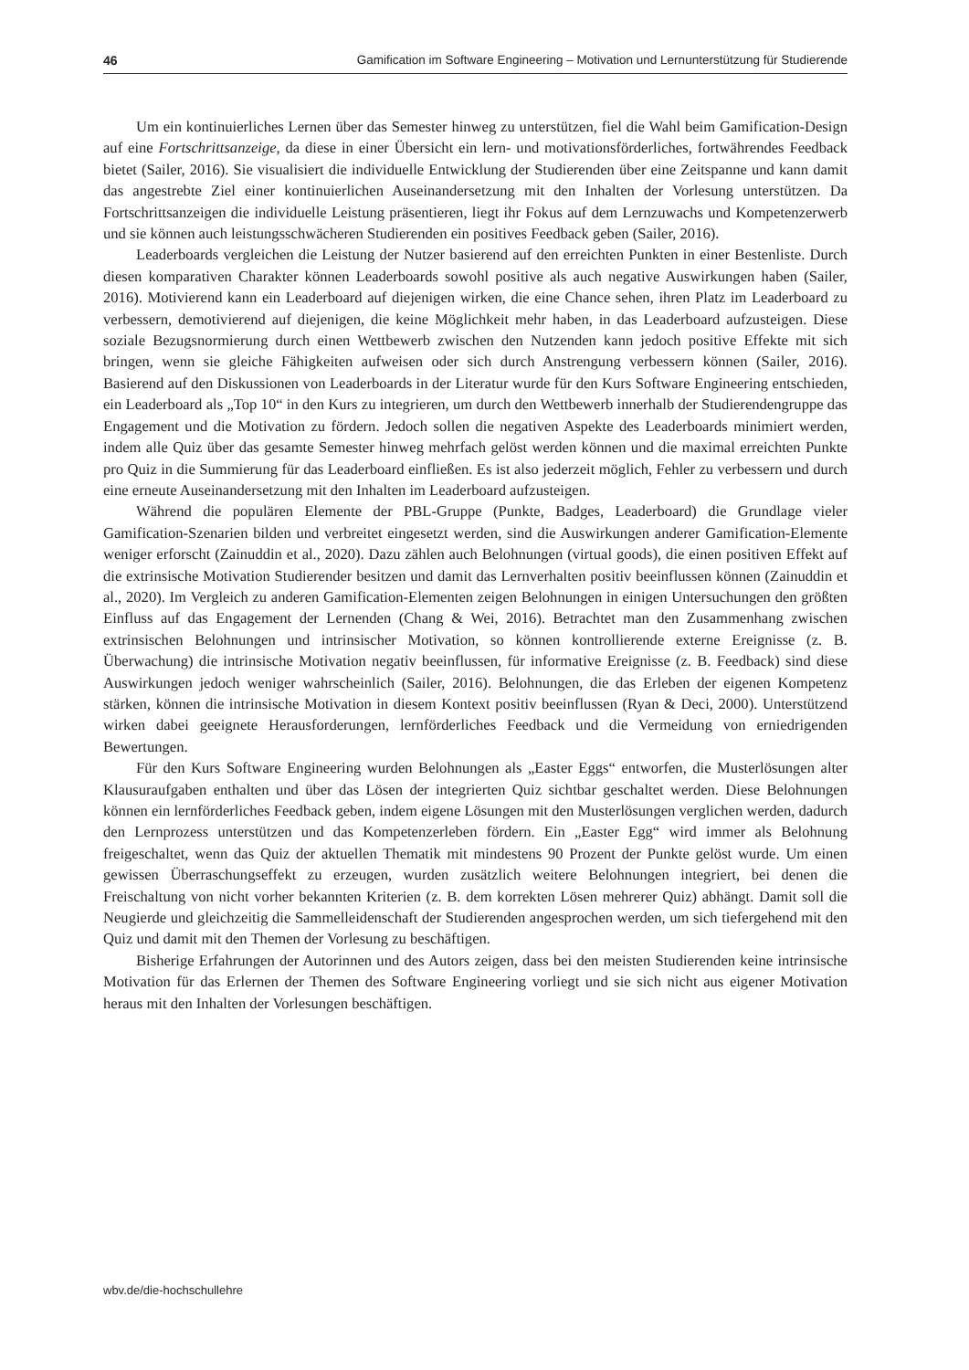46 Gamification im Software Engineering – Motivation und Lernunterstützung für Studierende
Um ein kontinuierliches Lernen über das Semester hinweg zu unterstützen, fiel die Wahl beim Gamification-Design auf eine Fortschrittsanzeige, da diese in einer Übersicht ein lern- und motivationsförderliches, fortwährendes Feedback bietet (Sailer, 2016). Sie visualisiert die individuelle Entwicklung der Studierenden über eine Zeitspanne und kann damit das angestrebte Ziel einer kontinuierlichen Auseinandersetzung mit den Inhalten der Vorlesung unterstützen. Da Fortschrittsanzeigen die individuelle Leistung präsentieren, liegt ihr Fokus auf dem Lernzuwachs und Kompetenzerwerb und sie können auch leistungsschwächeren Studierenden ein positives Feedback geben (Sailer, 2016).
Leaderboards vergleichen die Leistung der Nutzer basierend auf den erreichten Punkten in einer Bestenliste. Durch diesen komparativen Charakter können Leaderboards sowohl positive als auch negative Auswirkungen haben (Sailer, 2016). Motivierend kann ein Leaderboard auf diejenigen wirken, die eine Chance sehen, ihren Platz im Leaderboard zu verbessern, demotivierend auf diejenigen, die keine Möglichkeit mehr haben, in das Leaderboard aufzusteigen. Diese soziale Bezugsnormierung durch einen Wettbewerb zwischen den Nutzenden kann jedoch positive Effekte mit sich bringen, wenn sie gleiche Fähigkeiten aufweisen oder sich durch Anstrengung verbessern können (Sailer, 2016). Basierend auf den Diskussionen von Leaderboards in der Literatur wurde für den Kurs Software Engineering entschieden, ein Leaderboard als „Top 10“ in den Kurs zu integrieren, um durch den Wettbewerb innerhalb der Studierendengruppe das Engagement und die Motivation zu fördern. Jedoch sollen die negativen Aspekte des Leaderboards minimiert werden, indem alle Quiz über das gesamte Semester hinweg mehrfach gelöst werden können und die maximal erreichten Punkte pro Quiz in die Summierung für das Leaderboard einfließen. Es ist also jederzeit möglich, Fehler zu verbessern und durch eine erneute Auseinandersetzung mit den Inhalten im Leaderboard aufzusteigen.
Während die populären Elemente der PBL-Gruppe (Punkte, Badges, Leaderboard) die Grundlage vieler Gamification-Szenarien bilden und verbreitet eingesetzt werden, sind die Auswirkungen anderer Gamification-Elemente weniger erforscht (Zainuddin et al., 2020). Dazu zählen auch Belohnungen (virtual goods), die einen positiven Effekt auf die extrinsische Motivation Studierender besitzen und damit das Lernverhalten positiv beeinflussen können (Zainuddin et al., 2020). Im Vergleich zu anderen Gamification-Elementen zeigen Belohnungen in einigen Untersuchungen den größten Einfluss auf das Engagement der Lernenden (Chang & Wei, 2016). Betrachtet man den Zusammenhang zwischen extrinsischen Belohnungen und intrinsischer Motivation, so können kontrollierende externe Ereignisse (z. B. Überwachung) die intrinsische Motivation negativ beeinflussen, für informative Ereignisse (z. B. Feedback) sind diese Auswirkungen jedoch weniger wahrscheinlich (Sailer, 2016). Belohnungen, die das Erleben der eigenen Kompetenz stärken, können die intrinsische Motivation in diesem Kontext positiv beeinflussen (Ryan & Deci, 2000). Unterstützend wirken dabei geeignete Herausforderungen, lernförderliches Feedback und die Vermeidung von erniedrigenden Bewertungen.
Für den Kurs Software Engineering wurden Belohnungen als „Easter Eggs“ entworfen, die Musterlösungen alter Klausuraufgaben enthalten und über das Lösen der integrierten Quiz sichtbar geschaltet werden. Diese Belohnungen können ein lernförderliches Feedback geben, indem eigene Lösungen mit den Musterlösungen verglichen werden, dadurch den Lernprozess unterstützen und das Kompetenzerleben fördern. Ein „Easter Egg“ wird immer als Belohnung freigeschaltet, wenn das Quiz der aktuellen Thematik mit mindestens 90 Prozent der Punkte gelöst wurde. Um einen gewissen Überraschungseffekt zu erzeugen, wurden zusätzlich weitere Belohnungen integriert, bei denen die Freischaltung von nicht vorher bekannten Kriterien (z. B. dem korrekten Lösen mehrerer Quiz) abhängt. Damit soll die Neugierde und gleichzeitig die Sammelleidenschaft der Studierenden angesprochen werden, um sich tiefergehend mit den Quiz und damit mit den Themen der Vorlesung zu beschäftigen.
Bisherige Erfahrungen der Autorinnen und des Autors zeigen, dass bei den meisten Studierenden keine intrinsische Motivation für das Erlernen der Themen des Software Engineering vorliegt und sie sich nicht aus eigener Motivation heraus mit den Inhalten der Vorlesungen beschäftigen.
wbv.de/die-hochschullehre